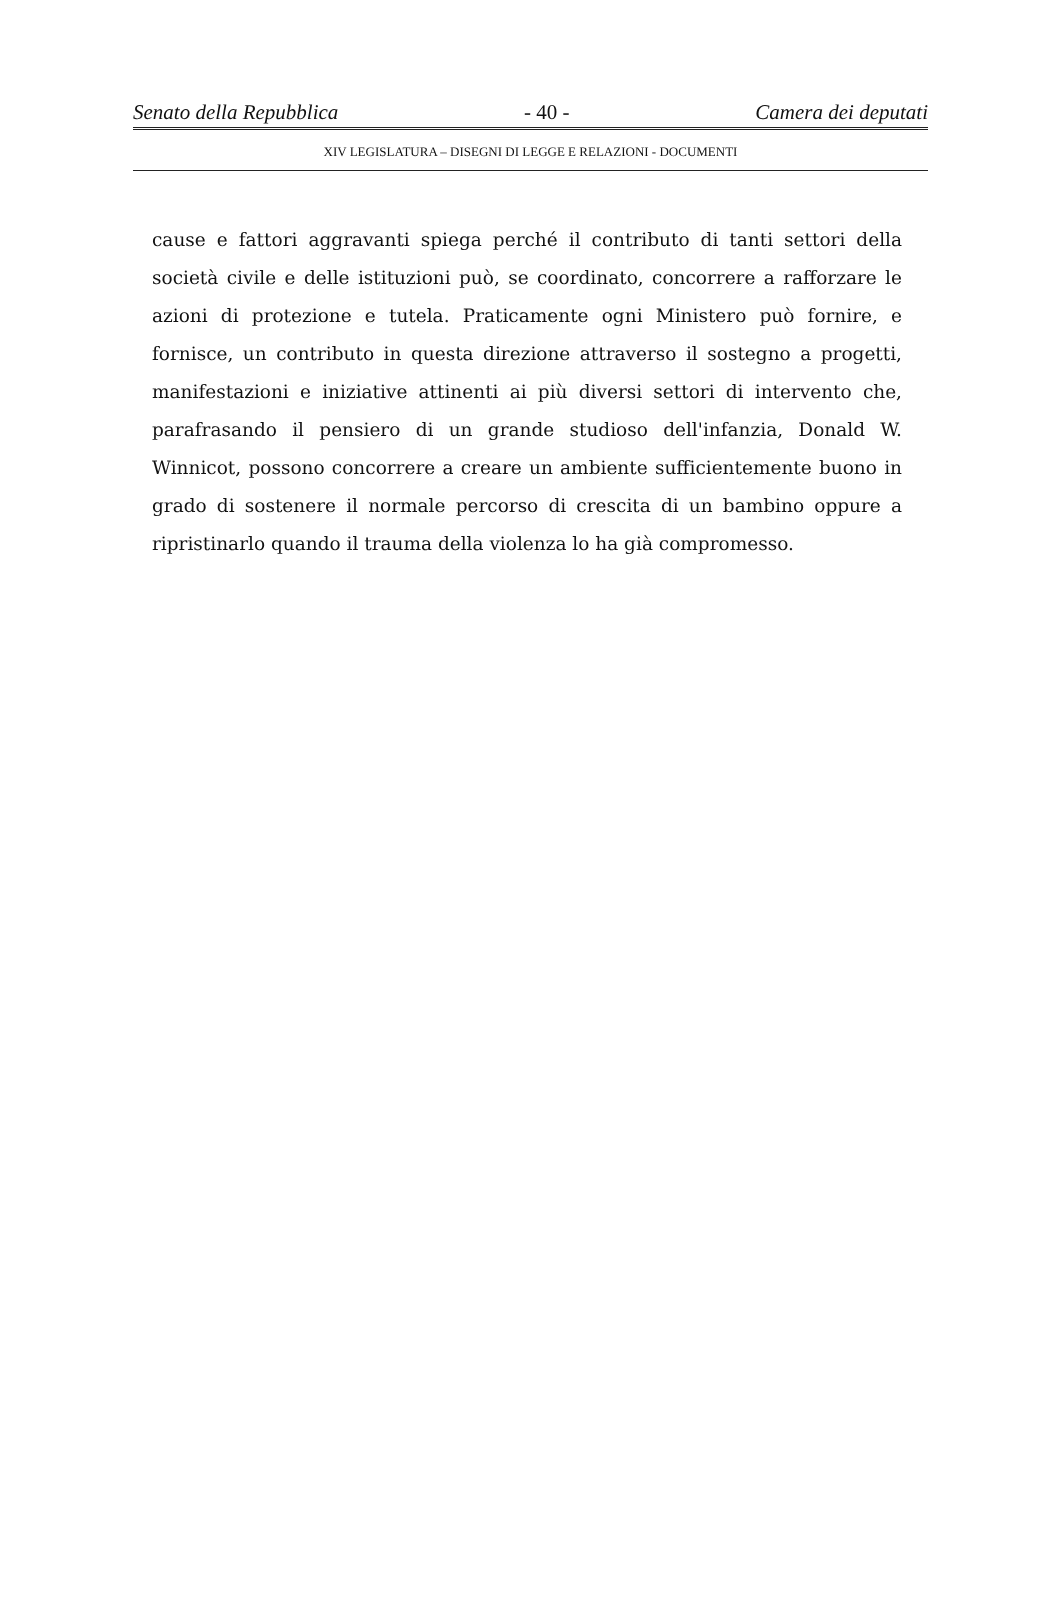Senato della Repubblica - 40 - Camera dei deputati
XIV LEGISLATURA – DISEGNI DI LEGGE E RELAZIONI - DOCUMENTI
cause e fattori aggravanti spiega perché il contributo di tanti settori della società civile e delle istituzioni può, se coordinato, concorrere a rafforzare le azioni di protezione e tutela. Praticamente ogni Ministero può fornire, e fornisce, un contributo in questa direzione attraverso il sostegno a progetti, manifestazioni e iniziative attinenti ai più diversi settori di intervento che, parafrasando il pensiero di un grande studioso dell'infanzia, Donald W. Winnicot, possono concorrere a creare un ambiente sufficientemente buono in grado di sostenere il normale percorso di crescita di un bambino oppure a ripristinarlo quando il trauma della violenza lo ha già compromesso.